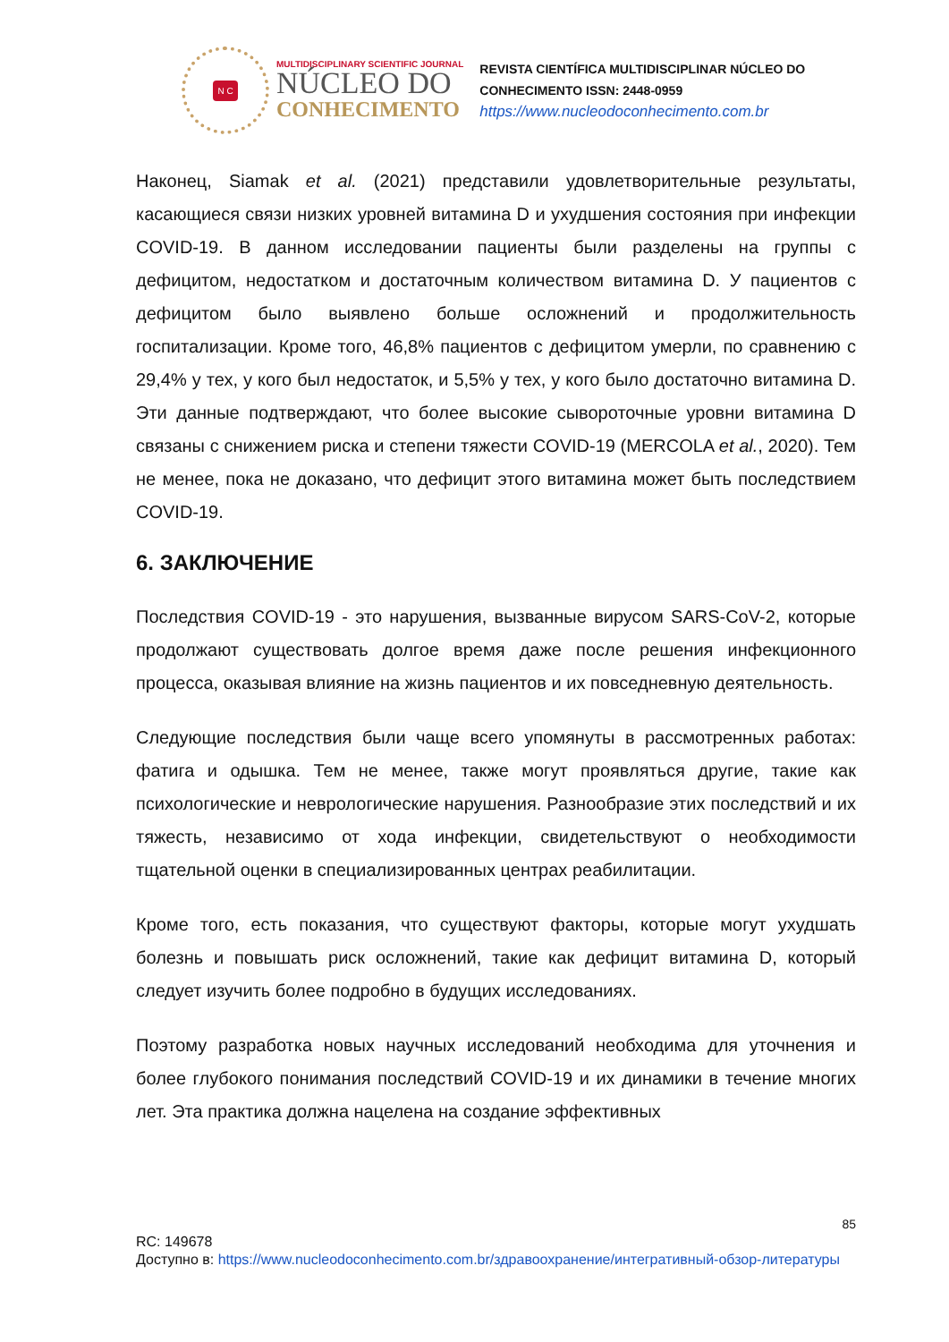N C
MULTIDISCIPLINARY SCIENTIFIC JOURNAL
NÚCLEO DO
CONHECIMENTO
REVISTA CIENTÍFICA MULTIDISCIPLINAR NÚCLEO DO
CONHECIMENTO ISSN: 2448-0959
https://www.nucleodoconhecimento.com.br
Наконец, Siamak et al. (2021) представили удовлетворительные результаты, касающиеся связи низких уровней витамина D и ухудшения состояния при инфекции COVID-19. В данном исследовании пациенты были разделены на группы с дефицитом, недостатком и достаточным количеством витамина D. У пациентов с дефицитом было выявлено больше осложнений и продолжительность госпитализации. Кроме того, 46,8% пациентов с дефицитом умерли, по сравнению с 29,4% у тех, у кого был недостаток, и 5,5% у тех, у кого было достаточно витамина D. Эти данные подтверждают, что более высокие сывороточные уровни витамина D связаны с снижением риска и степени тяжести COVID-19 (MERCOLA et al., 2020). Тем не менее, пока не доказано, что дефицит этого витамина может быть последствием COVID-19.
6. ЗАКЛЮЧЕНИЕ
Последствия COVID-19 - это нарушения, вызванные вирусом SARS-CoV-2, которые продолжают существовать долгое время даже после решения инфекционного процесса, оказывая влияние на жизнь пациентов и их повседневную деятельность.
Следующие последствия были чаще всего упомянуты в рассмотренных работах: фатига и одышка. Тем не менее, также могут проявляться другие, такие как психологические и неврологические нарушения. Разнообразие этих последствий и их тяжесть, независимо от хода инфекции, свидетельствуют о необходимости тщательной оценки в специализированных центрах реабилитации.
Кроме того, есть показания, что существуют факторы, которые могут ухудшать болезнь и повышать риск осложнений, такие как дефицит витамина D, который следует изучить более подробно в будущих исследованиях.
Поэтому разработка новых научных исследований необходима для уточнения и более глубокого понимания последствий COVID-19 и их динамики в течение многих лет. Эта практика должна нацелена на создание эффективных
85
RC: 149678
Доступно в: https://www.nucleodoconhecimento.com.br/здравоохранение/интегративный-обзор-литературы